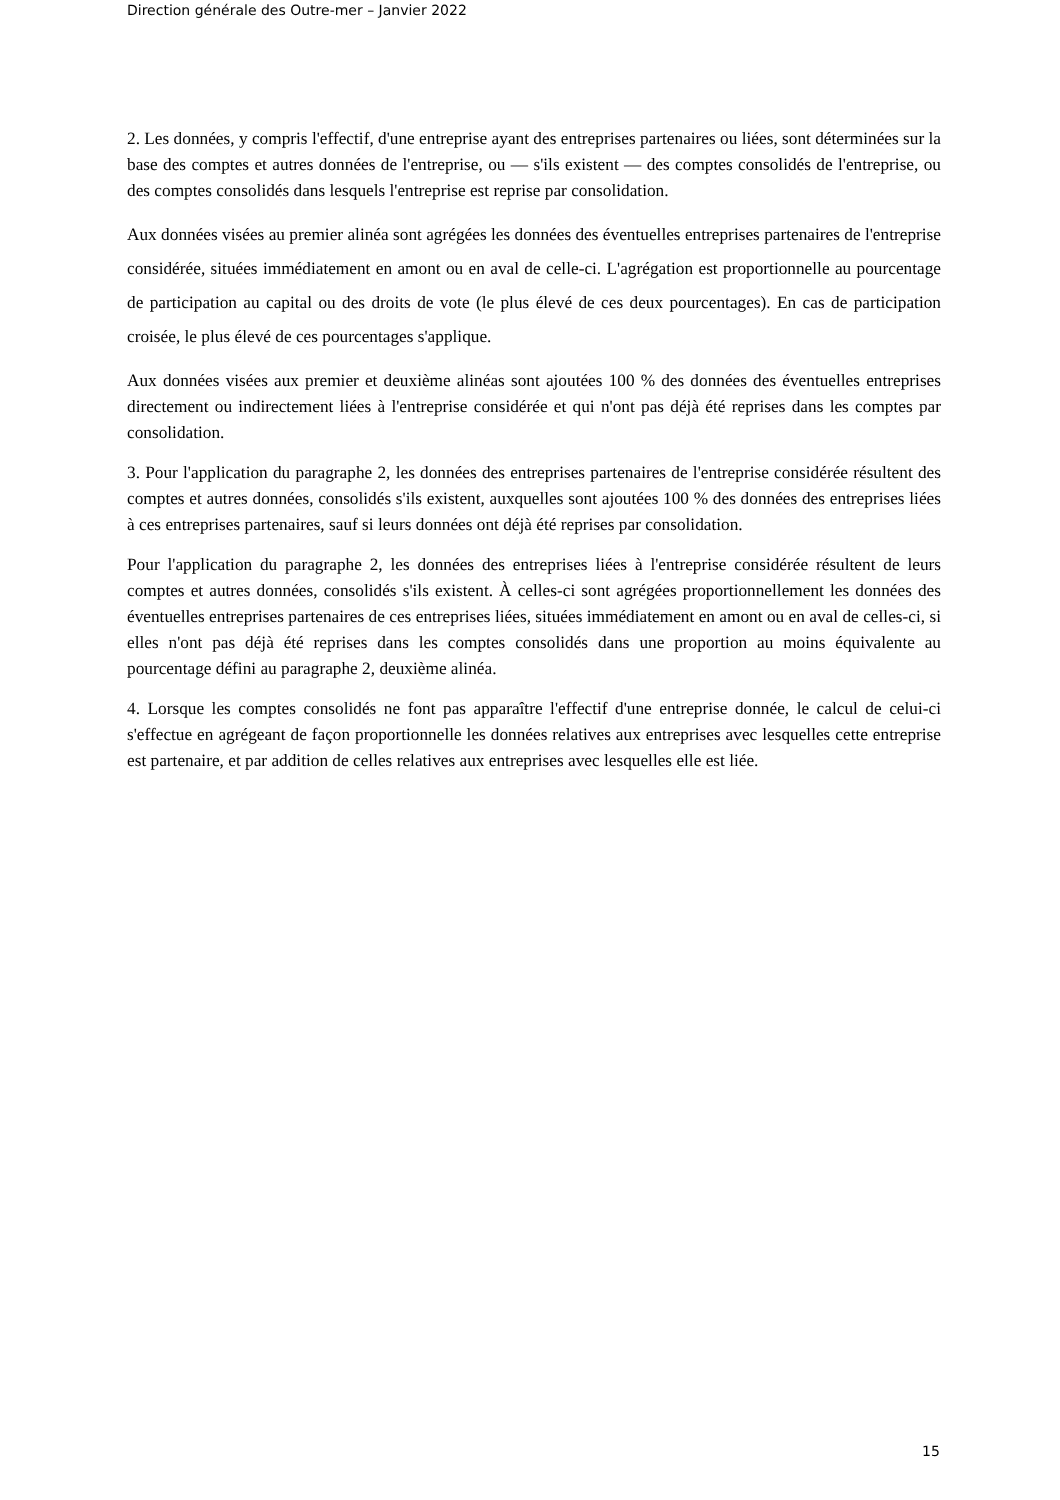Direction générale des Outre-mer – Janvier 2022
2. Les données, y compris l'effectif, d'une entreprise ayant des entreprises partenaires ou liées, sont déterminées sur la base des comptes et autres données de l'entreprise, ou — s'ils existent — des comptes consolidés de l'entreprise, ou des comptes consolidés dans lesquels l'entreprise est reprise par consolidation.
Aux données visées au premier alinéa sont agrégées les données des éventuelles entreprises partenaires de l'entreprise considérée, situées immédiatement en amont ou en aval de celle-ci. L'agrégation est proportionnelle au pourcentage de participation au capital ou des droits de vote (le plus élevé de ces deux pourcentages). En cas de participation croisée, le plus élevé de ces pourcentages s'applique.
Aux données visées aux premier et deuxième alinéas sont ajoutées 100 % des données des éventuelles entreprises directement ou indirectement liées à l'entreprise considérée et qui n'ont pas déjà été reprises dans les comptes par consolidation.
3. Pour l'application du paragraphe 2, les données des entreprises partenaires de l'entreprise considérée résultent des comptes et autres données, consolidés s'ils existent, auxquelles sont ajoutées 100 % des données des entreprises liées à ces entreprises partenaires, sauf si leurs données ont déjà été reprises par consolidation.
Pour l'application du paragraphe 2, les données des entreprises liées à l'entreprise considérée résultent de leurs comptes et autres données, consolidés s'ils existent. À celles-ci sont agrégées proportionnellement les données des éventuelles entreprises partenaires de ces entreprises liées, situées immédiatement en amont ou en aval de celles-ci, si elles n'ont pas déjà été reprises dans les comptes consolidés dans une proportion au moins équivalente au pourcentage défini au paragraphe 2, deuxième alinéa.
4. Lorsque les comptes consolidés ne font pas apparaître l'effectif d'une entreprise donnée, le calcul de celui-ci s'effectue en agrégeant de façon proportionnelle les données relatives aux entreprises avec lesquelles cette entreprise est partenaire, et par addition de celles relatives aux entreprises avec lesquelles elle est liée.
15